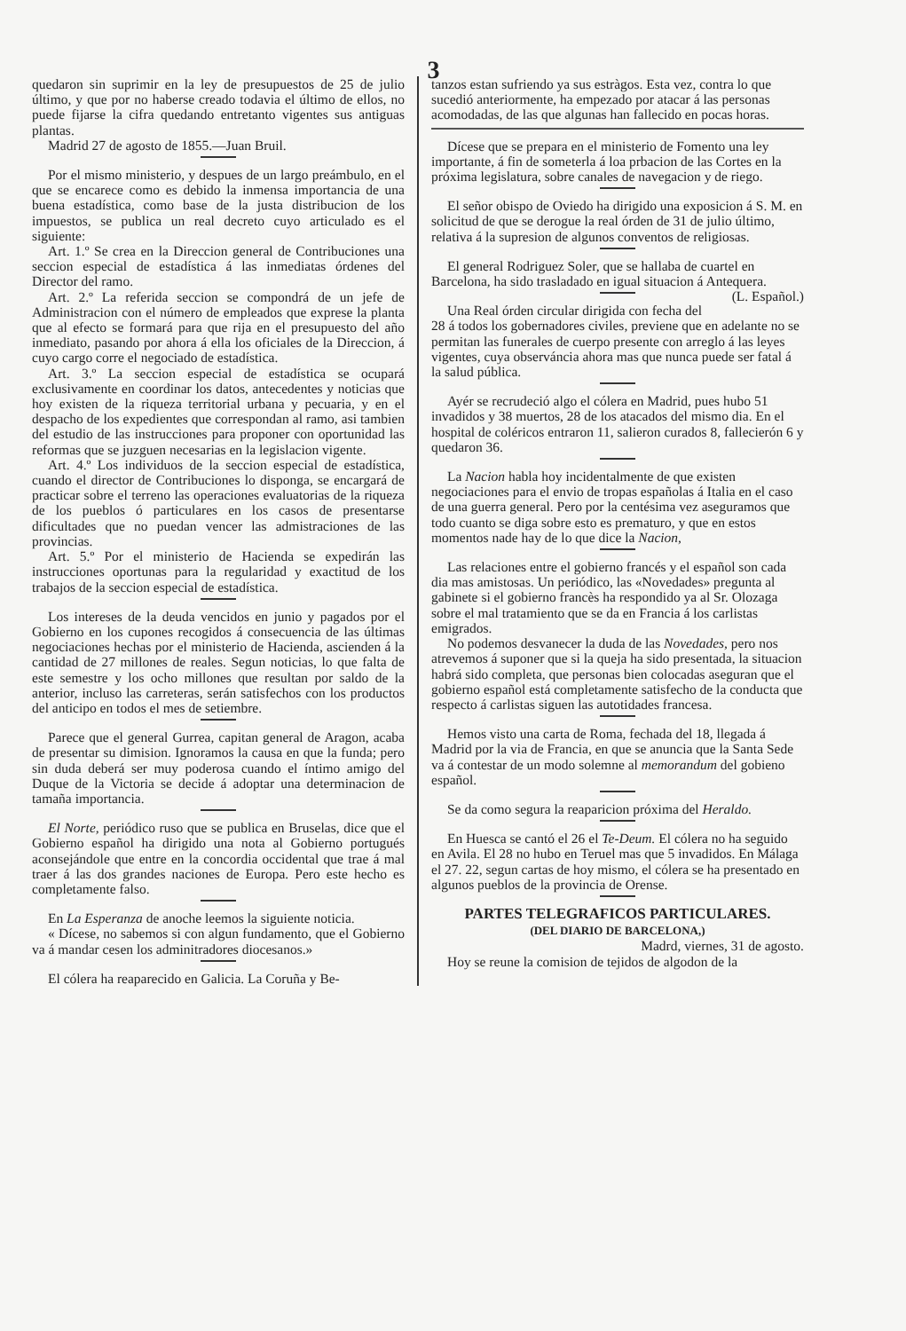3
quedaron sin suprimir en la ley de presupuestos de 25 de julio último, y que por no haberse creado todavia el último de ellos, no puede fijarse la cifra quedando entretanto vigentes sus antiguas plantas.
Madrid 27 de agosto de 1855.—Juan Bruil.
Por el mismo ministerio, y despues de un largo preámbulo, en el que se encarece como es debido la inmensa importancia de una buena estadística, como base de la justa distribucion de los impuestos, se publica un real decreto cuyo articulado es el siguiente:
Art. 1.º Se crea en la Direccion general de Contribuciones una seccion especial de estadística á las inmediatas órdenes del Director del ramo.
Art. 2.º La referida seccion se compondrá de un jefe de Administracion con el número de empleados que exprese la planta que al efecto se formará para que rija en el presupuesto del año inmediato, pasando por ahora á ella los oficiales de la Direccion, á cuyo cargo corre el negociado de estadística.
Art. 3.º La seccion especial de estadística se ocupará exclusivamente en coordinar los datos, antecedentes y noticias que hoy existen de la riqueza territorial urbana y pecuaria, y en el despacho de los expedientes que correspondan al ramo, asi tambien del estudio de las instrucciones para proponer con oportunidad las reformas que se juzguen necesarias en la legislacion vigente.
Art. 4.º Los individuos de la seccion especial de estadística, cuando el director de Contribuciones lo disponga, se encargará de practicar sobre el terreno las operaciones evaluatorias de la riqueza de los pueblos ó particulares en los casos de presentarse dificultades que no puedan vencer las admistraciones de las provincias.
Art. 5.º Por el ministerio de Hacienda se expedirán las instrucciones oportunas para la regularidad y exactitud de los trabajos de la seccion especial de estadística.
Los intereses de la deuda vencidos en junio y pagados por el Gobierno en los cupones recogidos á consecuencia de las últimas negociaciones hechas por el ministerio de Hacienda, ascienden á la cantidad de 27 millones de reales. Segun noticias, lo que falta de este semestre y los ocho millones que resultan por saldo de la anterior, incluso las carreteras, serán satisfechos con los productos del anticipo en todos el mes de setiembre.
Parece que el general Gurrea, capitan general de Aragon, acaba de presentar su dimision. Ignoramos la causa en que la funda; pero sin duda deberá ser muy poderosa cuando el íntimo amigo del Duque de la Victoria se decide á adoptar una determinacion de tamaña importancia.
El Norte, periódico ruso que se publica en Bruselas, dice que el Gobierno español ha dirigido una nota al Gobierno portugués aconsejándole que entre en la concordia occidental que trae á mal traer á las dos grandes naciones de Europa. Pero este hecho es completamente falso.
En La Esperanza de anoche leemos la siguiente noticia.
« Dícese, no sabemos si con algun fundamento, que el Gobierno va á mandar cesen los adminitradores diocesanos.»
El cólera ha reaparecido en Galicia. La Coruña y Be-
tanzos estan sufriendo ya sus estràgos. Esta vez, contra lo que sucedió anteriormente, ha empezado por atacar á las personas acomodadas, de las que algunas han fallecido en pocas horas.
Dícese que se prepara en el ministerio de Fomento una ley importante, á fin de someterla á loa prbacion de las Cortes en la próxima legislatura, sobre canales de navegacion y de riego.
El señor obispo de Oviedo ha dirigido una exposicion á S. M. en solicitud de que se derogue la real órden de 31 de julio último, relativa á la supresion de algunos conventos de religiosas.
El general Rodriguez Soler, que se hallaba de cuartel en Barcelona, ha sido trasladado en igual situacion á Antequera. (L. Español.)
Una Real órden circular dirigida con fecha del 28 á todos los gobernadores civiles, previene que en adelante no se permitan las funerales de cuerpo presente con arreglo á las leyes vigentes, cuya observáncia ahora mas que nunca puede ser fatal á la salud pública.
Ayér se recrudeció algo el cólera en Madrid, pues hubo 51 invadidos y 38 muertos, 28 de los atacados del mismo dia. En el hospital de coléricos entraron 11, salieron curados 8, fallecierón 6 y quedaron 36.
La Nacion habla hoy incidentalmente de que existen negociaciones para el envio de tropas españolas á Italia en el caso de una guerra general. Pero por la centésima vez aseguramos que todo cuanto se diga sobre esto es prematuro, y que en estos momentos nade hay de lo que dice la Nacion,
Las relaciones entre el gobierno francés y el español son cada dia mas amistosas. Un periódico, las «Novedades» pregunta al gabinete si el gobierno francès ha respondido ya al Sr. Olozaga sobre el mal tratamiento que se da en Francia á los carlistas emigrados.
No podemos desvanecer la duda de las Novedades, pero nos atrevemos á suponer que si la queja ha sido presentada, la situacion habrá sido completa, que personas bien colocadas aseguran que el gobierno español está completamente satisfecho de la conducta que respecto á carlistas siguen las autotidades francesa.
Hemos visto una carta de Roma, fechada del 18, llegada á Madrid por la via de Francia, en que se anuncia que la Santa Sede va á contestar de un modo solemne al memorandum del gobieno español.
Se da como segura la reaparicion próxima del Heraldo.
En Huesca se cantó el 26 el Te-Deum. El cólera no ha seguido en Avila. El 28 no hubo en Teruel mas que 5 invadidos. En Málaga el 27. 22, segun cartas de hoy mismo, el cólera se ha presentado en algunos pueblos de la provincia de Orense.
PARTES TELEGRAFICOS PARTICULARES.
(DEL DIARIO DE BARCELONA,)
Madrd, viernes, 31 de agosto.
Hoy se reune la comision de tejidos de algodon de la